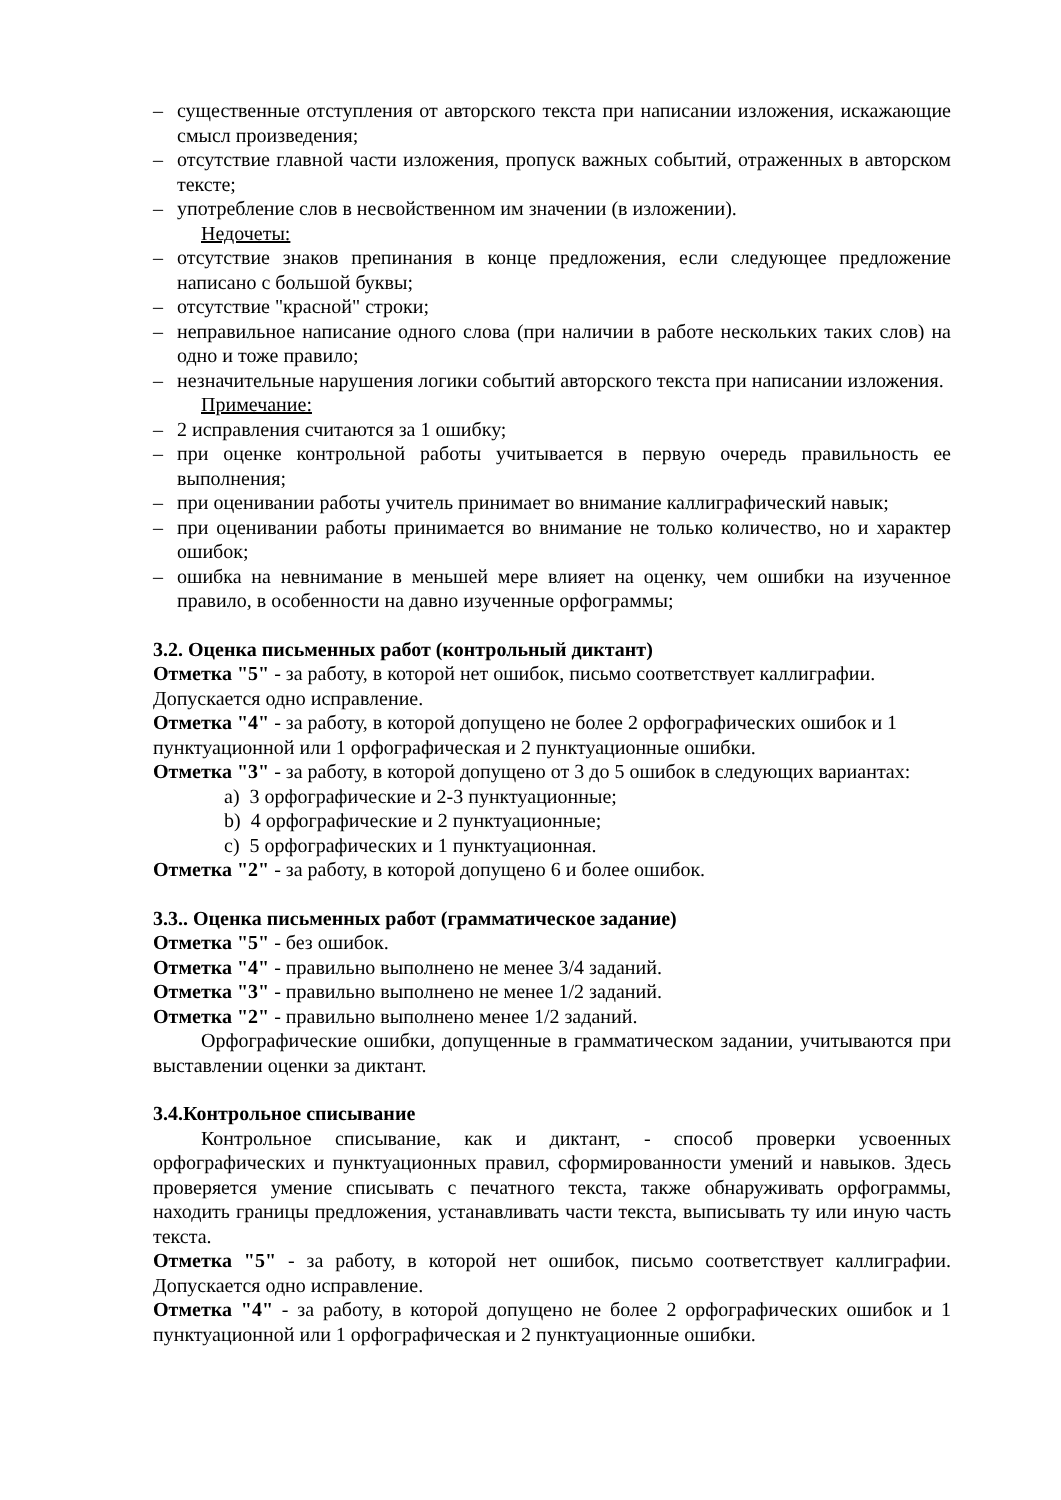– существенные отступления от авторского текста при написании изложения, искажающие смысл произведения;
– отсутствие главной части изложения, пропуск важных событий, отраженных в авторском тексте;
– употребление слов в несвойственном им значении (в изложении).
Недочеты:
– отсутствие знаков препинания в конце предложения, если следующее предложение написано с большой буквы;
– отсутствие "красной" строки;
– неправильное написание одного слова (при наличии в работе нескольких таких слов) на одно и тоже правило;
– незначительные нарушения логики событий авторского текста при написании изложения.
Примечание:
– 2 исправления считаются за 1 ошибку;
– при оценке контрольной работы учитывается в первую очередь правильность ее выполнения;
– при оценивании работы учитель принимает во внимание каллиграфический навык;
– при оценивании работы принимается во внимание не только количество, но и характер ошибок;
– ошибка на невнимание в меньшей мере влияет на оценку, чем ошибки на изученное правило, в особенности на давно изученные орфограммы;
3.2. Оценка письменных работ (контрольный диктант)
Отметка "5" - за работу, в которой нет ошибок, письмо соответствует каллиграфии. Допускается одно исправление.
Отметка "4" - за работу, в которой допущено не более 2 орфографических ошибок и 1 пунктуационной или 1 орфографическая и 2 пунктуационные ошибки.
Отметка "3" - за работу, в которой допущено от 3 до 5 ошибок в следующих вариантах:
a) 3 орфографические и 2-3 пунктуационные;
b) 4 орфографические и 2 пунктуационные;
c) 5 орфографических и 1 пунктуационная.
Отметка "2" - за работу, в которой допущено 6 и более ошибок.
3.3.. Оценка письменных работ (грамматическое задание)
Отметка "5" - без ошибок.
Отметка "4" - правильно выполнено не менее 3/4 заданий.
Отметка "3" - правильно выполнено не менее 1/2 заданий.
Отметка "2" - правильно выполнено менее 1/2 заданий.
Орфографические ошибки, допущенные в грамматическом задании, учитываются при выставлении оценки за диктант.
3.4.Контрольное списывание
Контрольное списывание, как и диктант, - способ проверки усвоенных орфографических и пунктуационных правил, сформированности умений и навыков. Здесь проверяется умение списывать с печатного текста, также обнаруживать орфограммы, находить границы предложения, устанавливать части текста, выписывать ту или иную часть текста.
Отметка "5" - за работу, в которой нет ошибок, письмо соответствует каллиграфии. Допускается одно исправление.
Отметка "4" - за работу, в которой допущено не более 2 орфографических ошибок и 1 пунктуационной или 1 орфографическая и 2 пунктуационные ошибки.